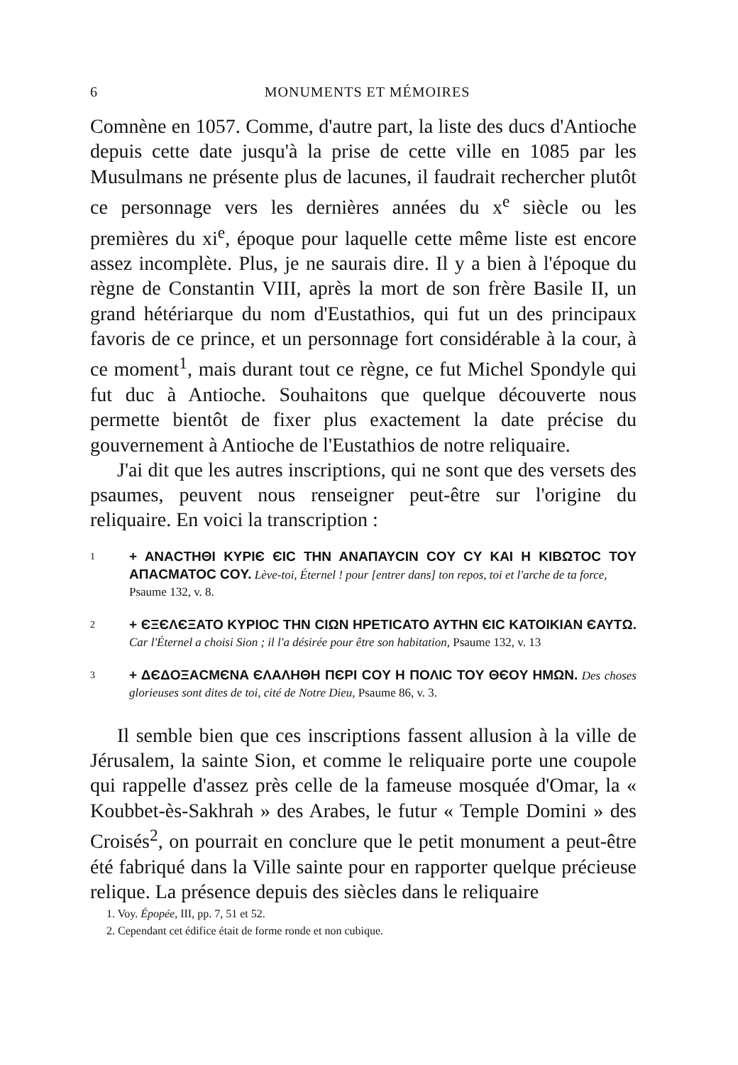6 MONUMENTS ET MÉMOIRES
Comnène en 1057. Comme, d'autre part, la liste des ducs d'Antioche depuis cette date jusqu'à la prise de cette ville en 1085 par les Musulmans ne présente plus de lacunes, il faudrait rechercher plutôt ce personnage vers les dernières années du x<sup>e</sup> siècle ou les premières du xi<sup>e</sup>, époque pour laquelle cette même liste est encore assez incomplète. Plus, je ne saurais dire. Il y a bien à l'époque du règne de Constantin VIII, après la mort de son frère Basile II, un grand hétériarque du nom d'Eustathios, qui fut un des principaux favoris de ce prince, et un personnage fort considérable à la cour, à ce moment<sup>1</sup>, mais durant tout ce règne, ce fut Michel Spondyle qui fut duc à Antioche. Souhaitons que quelque découverte nous permette bientôt de fixer plus exactement la date précise du gouvernement à Antioche de l'Eustathios de notre reliquaire.
J'ai dit que les autres inscriptions, qui ne sont que des versets des psaumes, peuvent nous renseigner peut-être sur l'origine du reliquaire. En voici la transcription :
1 + ANACTHΘI KYPIЄ ЄIC THN ANAΠAYCIN COY CY KAI H KIBΩTOC TOY AΠACMATOC COY. Lève-toi, Éternel ! pour [entrer dans] ton repos, toi et l'arche de ta force,
Psaume 132, v. 8.
2 + ЄΞЄΛЄΞATO KYPIOC THN CIΩN HPETICATO AYTHN ЄIC KATOIKIAN ЄAYTΩ. Car l'Éternel a choisi Sion ; il l'a désirée pour être son habitation, Psaume 132, v. 13
3 + ΔЄΔOΞACMЄNA ЄΛΑΛHΘH ΠЄPI COY H ΠOΛIC TOY ΘЄOY HMΩN. Des choses glorieuses sont dites de toi, cité de Notre Dieu, Psaume 86, v. 3.
Il semble bien que ces inscriptions fassent allusion à la ville de Jérusalem, la sainte Sion, et comme le reliquaire porte une coupole qui rappelle d'assez près celle de la fameuse mosquée d'Omar, la « Koubbet-ès-Sakhrah » des Arabes, le futur « Temple Domini » des Croisés<sup>2</sup>, on pourrait en conclure que le petit monument a peut-être été fabriqué dans la Ville sainte pour en rapporter quelque précieuse relique. La présence depuis des siècles dans le reliquaire
1. Voy. Épopée, III, pp. 7, 51 et 52.
2. Cependant cet édifice était de forme ronde et non cubique.